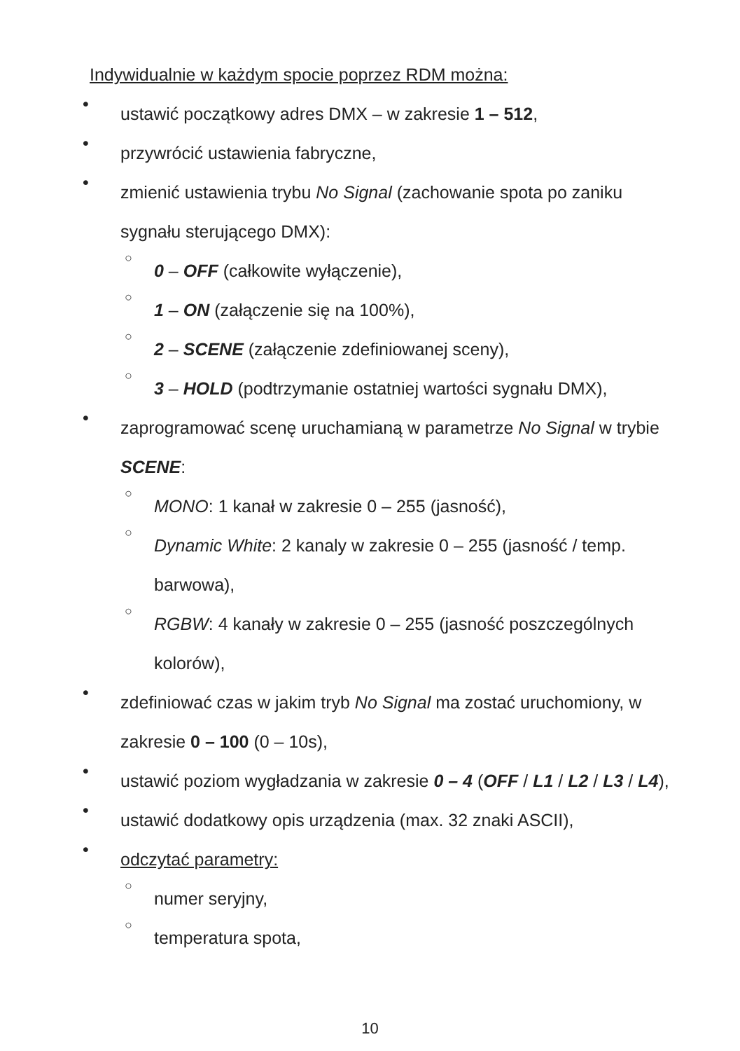Indywidualnie w każdym spocie poprzez RDM można:
•
ustawić początkowy adres DMX – w zakresie 1 – 512,
•
przywrócić ustawienia fabryczne,
•
zmienić ustawienia trybu No Signal (zachowanie spota po zaniku
sygnału sterującego DMX):
○
0 – OFF (całkowite wyłączenie),
○
1 – ON (załączenie się na 100%),
○
2 – SCENE (załączenie zdefiniowanej sceny),
○
3 – HOLD (podtrzymanie ostatniej wartości sygnału DMX),
•
zaprogramować scenę uruchamianą w parametrze No Signal w trybie
SCENE:
○
MONO: 1 kanał w zakresie 0 – 255 (jasność),
○
Dynamic White: 2 kanaly w zakresie 0 – 255 (jasność / temp.
barwowa),
○
RGBW: 4 kanały w zakresie 0 – 255 (jasność poszczególnych
kolorów),
•
zdefiniować czas w jakim tryb No Signal ma zostać uruchomiony, w
zakresie 0 – 100 (0 – 10s),
•
ustawić poziom wygładzania w zakresie 0 – 4 (OFF / L1 / L2 / L3 / L4),
•
ustawić dodatkowy opis urządzenia (max. 32 znaki ASCII),
•
odczytać parametry:
○
numer seryjny,
○
temperatura spota,
10